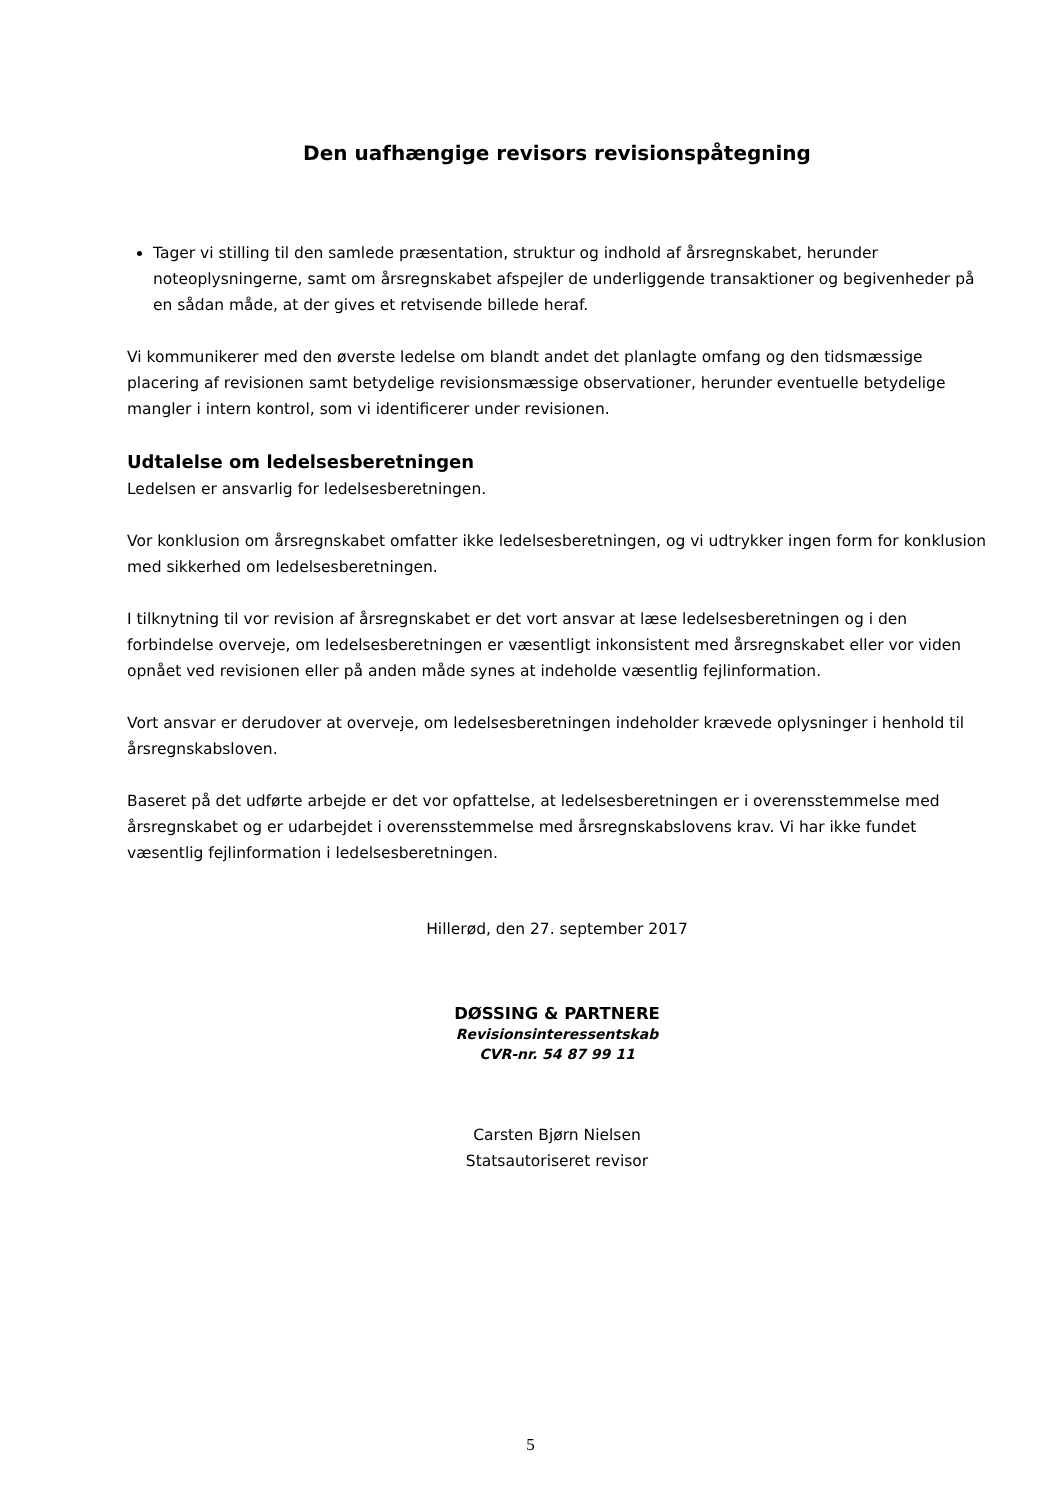Den uafhængige revisors revisionspåtegning
Tager vi stilling til den samlede præsentation, struktur og indhold af årsregnskabet, herunder noteoplysningerne, samt om årsregnskabet afspejler de underliggende transaktioner og begivenheder på en sådan måde, at der gives et retvisende billede heraf.
Vi kommunikerer med den øverste ledelse om blandt andet det planlagte omfang og den tidsmæssige placering af revisionen samt betydelige revisionsmæssige observationer, herunder eventuelle betydelige mangler i intern kontrol, som vi identificerer under revisionen.
Udtalelse om ledelsesberetningen
Ledelsen er ansvarlig for ledelsesberetningen.
Vor konklusion om årsregnskabet omfatter ikke ledelsesberetningen, og vi udtrykker ingen form for konklusion med sikkerhed om ledelsesberetningen.
I tilknytning til vor revision af årsregnskabet er det vort ansvar at læse ledelsesberetningen og i den forbindelse overveje, om ledelsesberetningen er væsentligt inkonsistent med årsregnskabet eller vor viden opnået ved revisionen eller på anden måde synes at indeholde væsentlig fejlinformation.
Vort ansvar er derudover at overveje, om ledelsesberetningen indeholder krævede oplysninger i henhold til årsregnskabsloven.
Baseret på det udførte arbejde er det vor opfattelse, at ledelsesberetningen er i overensstemmelse med årsregnskabet og er udarbejdet i overensstemmelse med årsregnskabslovens krav. Vi har ikke fundet væsentlig fejlinformation i ledelsesberetningen.
Hillerød, den 27. september 2017
DØSSING & PARTNERE
Revisionsinteressentskab
CVR-nr. 54 87 99 11
Carsten Bjørn Nielsen
Statsautoriseret revisor
5